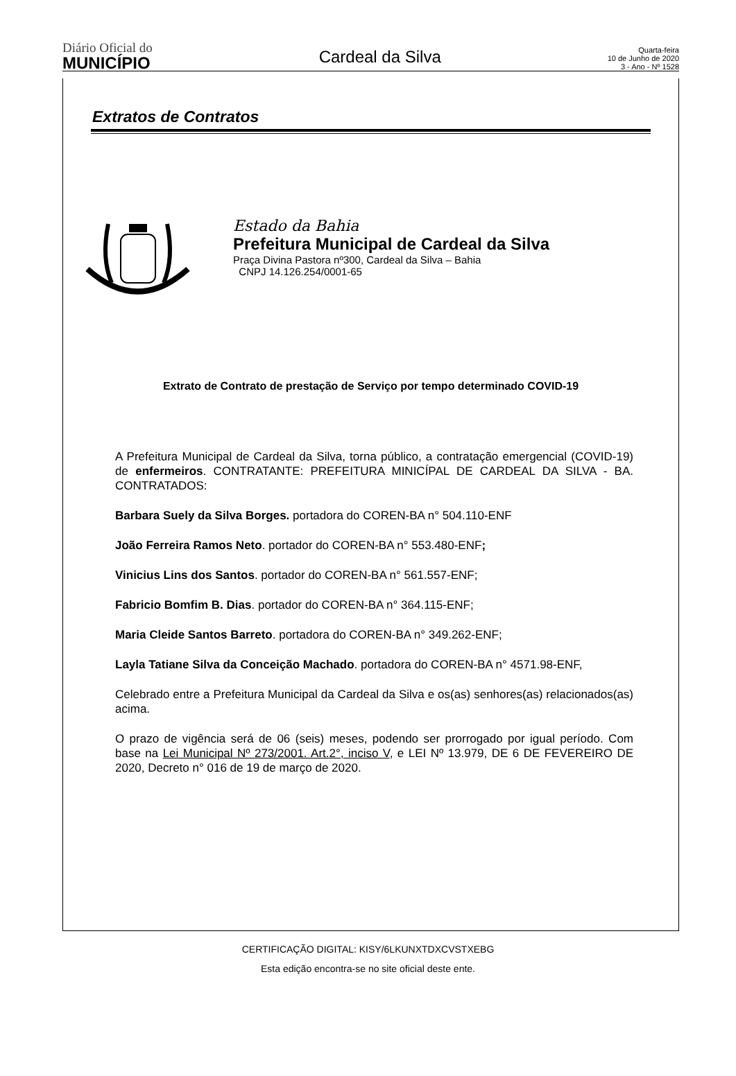Diário Oficial do
MUNICÍPIO
Cardeal da Silva
Quarta-feira
10 de Junho de 2020
3 - Ano - Nº 1528
Extratos de Contratos
Estado da Bahia
Prefeitura Municipal de Cardeal da Silva
Praça Divina Pastora nº300, Cardeal da Silva – Bahia
CNPJ 14.126.254/0001-65
Extrato de Contrato de prestação de Serviço por tempo determinado COVID-19
A Prefeitura Municipal de Cardeal da Silva, torna público, a contratação emergencial (COVID-19) de enfermeiros. CONTRATANTE: PREFEITURA MINICÍPAL DE CARDEAL DA SILVA - BA. CONTRATADOS:
Barbara Suely da Silva Borges. portadora do COREN-BA n° 504.110-ENF
João Ferreira Ramos Neto. portador do COREN-BA n° 553.480-ENF;
Vinicius Lins dos Santos. portador do COREN-BA n° 561.557-ENF;
Fabricio Bomfim B. Dias. portador do COREN-BA n° 364.115-ENF;
Maria Cleide Santos Barreto. portadora do COREN-BA n° 349.262-ENF;
Layla Tatiane Silva da Conceição Machado. portadora do COREN-BA n° 4571.98-ENF,
Celebrado entre a Prefeitura Municipal da Cardeal da Silva e os(as) senhores(as) relacionados(as) acima.
O prazo de vigência será de 06 (seis) meses, podendo ser prorrogado por igual período. Com base na Lei Municipal Nº 273/2001. Art.2°, inciso V, e LEI Nº 13.979, DE 6 DE FEVEREIRO DE 2020, Decreto n° 016 de 19 de março de 2020.
CERTIFICAÇÃO DIGITAL: KISY/6LKUNXTDXCVSTXEBG
Esta edição encontra-se no site oficial deste ente.